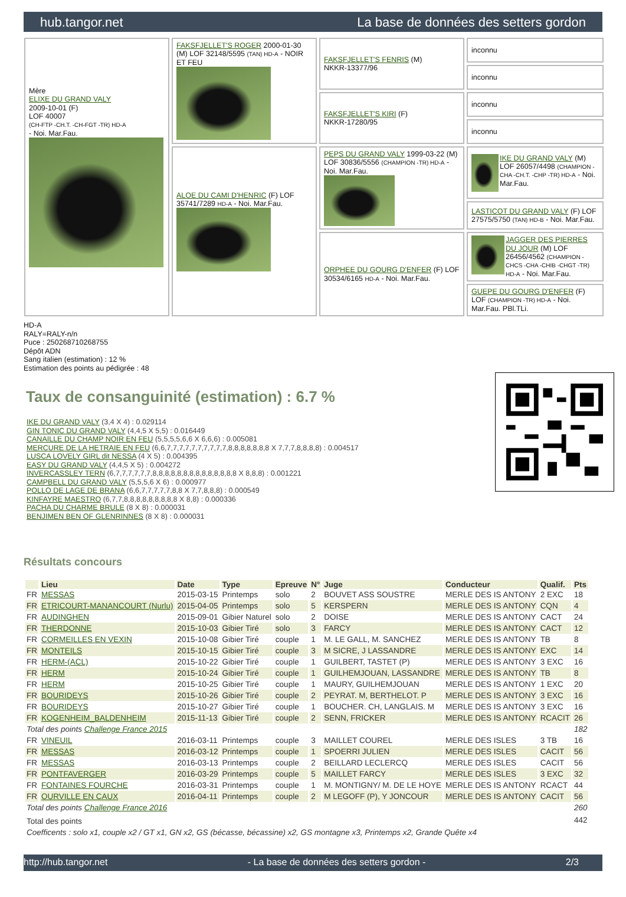hub.tangor.net La base de données des setters gordon
| Mère ELIXE DU GRAND VALY 2009-10-01 (F) LOF 40007 (CH-FTP -CH.T. -CH-FGT -TR) HD-A - Noi. Mar.Fau. | FAKSFJELLET'S ROGER 2000-01-30 (M) LOF 32148/5595 (TAN) HD-A - NOIR ET FEU | FAKSFJELLET'S FENRIS (M) NKKR-13377/96 | inconnu |
| | | | inconnu |
| | | FAKSFJELLET'S KIRI (F) NKKR-17280/95 | inconnu |
| | | | inconnu |
| | ALOE DU CAMI D'HENRIC (F) LOF 35741/7289 HD-A - Noi. Mar.Fau. | PEPS DU GRAND VALY 1999-03-22 (M) LOF 30836/5556 (CHAMPION -TR) HD-A - Noi. Mar.Fau. | IKE DU GRAND VALY (M) LOF 26057/4498 (CHAMPION -CHA -CH.T. -CHP -TR) HD-A - Noi. Mar.Fau. |
| | | | LASTICOT DU GRAND VALY (F) LOF 27575/5750 (TAN) HD-B - Noi. Mar.Fau. |
| | | ORPHEE DU GOURG D'ENFER (F) LOF 30534/6165 HD-A - Noi. Mar.Fau. | JAGGER DES PIERRES DU JOUR (M) LOF 26456/4562 (CHAMPION -CHCS -CHA -CHIB -CHGT -TR) HD-A - Noi. Mar.Fau. |
| | | | GUEPE DU GOURG D'ENFER (F) LOF (CHAMPION -TR) HD-A - Noi. Mar.Fau. PBl.TLi. |
HD-A
RALY=RALY-n/n
Puce : 250268710268755
Dépôt ADN
Sang italien (estimation) : 12 %
Estimation des points au pédigrée : 48
Taux de consanguinité (estimation) : 6.7 %
IKE DU GRAND VALY (3,4 X 4) : 0.029114
GIN TONIC DU GRAND VALY (4,4,5 X 5,5) : 0.016449
CANAILLE DU CHAMP NOIR EN FEU (5,5,5,5,6,6 X 6,6,6) : 0.005081
MERCURE DE LA HETRAIE EN FEU (6,6,7,7,7,7,7,7,7,7,7,7,8,8,8,8,8,8,8 X 7,7,7,8,8,8,8) : 0.004517
LUSCA LOVELY GIRL dit NESSA (4 X 5) : 0.004395
EASY DU GRAND VALY (4,4,5 X 5) : 0.004272
INVERCASSLEY TERN (6,7,7,7,7,7,7,8,8,8,8,8,8,8,8,8,8,8,8,8,8 X 8,8,8) : 0.001221
CAMPBELL DU GRAND VALY (5,5,5,6 X 6) : 0.000977
POLLO DE LAGE DE BRANA (6,6,7,7,7,7,7,8,8 X 7,7,8,8,8) : 0.000549
KINFAYRE MAESTRO (6,7,7,8,8,8,8,8,8,8,8,8 X 8,8) : 0.000336
PACHA DU CHARME BRULE (8 X 8) : 0.000031
BENJIMEN BEN OF GLENRINNES (8 X 8) : 0.000031
Résultats concours
| | Lieu | Date | Type | Epreuve | N° | Juge | Conducteur | Qualif. | Pts |
| --- | --- | --- | --- | --- | --- | --- | --- | --- | --- |
| FR | MESSAS | 2015-03-15 | Printemps | solo | 2 | BOUVET ASS SOUSTRE | MERLE DES IS ANTONY | 2 EXC | 18 |
| FR | ETRICOURT-MANANCOURT (Nurlu) | 2015-04-05 | Printemps | solo | 5 | KERSPERN | MERLE DES IS ANTONY | CQN | 4 |
| FR | AUDINGHEN | 2015-09-01 | Gibier Naturel | solo | 2 | DOISE | MERLE DES IS ANTONY | CACT | 24 |
| FR | THERDONNE | 2015-10-03 | Gibier Tiré | solo | 3 | FARCY | MERLE DES IS ANTONY | CACT | 12 |
| FR | CORMEILLES EN VEXIN | 2015-10-08 | Gibier Tiré | couple | 1 | M. LE GALL, M. SANCHEZ | MERLE DES IS ANTONY | TB | 8 |
| FR | MONTEILS | 2015-10-15 | Gibier Tiré | couple | 3 | M SICRE, J LASSANDRE | MERLE DES IS ANTONY | EXC | 14 |
| FR | HERM-(ACL) | 2015-10-22 | Gibier Tiré | couple | 1 | GUILBERT, TASTET (P) | MERLE DES IS ANTONY | 3 EXC | 16 |
| FR | HERM | 2015-10-24 | Gibier Tiré | couple | 1 | GUILHEMJOUAN, LASSANDRE | MERLE DES IS ANTONY | TB | 8 |
| FR | HERM | 2015-10-25 | Gibier Tiré | couple | 1 | MAURY, GUILHEMJOUAN | MERLE DES IS ANTONY | 1 EXC | 20 |
| FR | BOURIDEYS | 2015-10-26 | Gibier Tiré | couple | 2 | PEYRAT. M, BERTHELOT. P | MERLE DES IS ANTONY | 3 EXC | 16 |
| FR | BOURIDEYS | 2015-10-27 | Gibier Tiré | couple | 1 | BOUCHER. CH, LANGLAIS. M | MERLE DES IS ANTONY | 3 EXC | 16 |
| FR | KOGENHEIM_BALDENHEIM | 2015-11-13 | Gibier Tiré | couple | 2 | SENN, FRICKER | MERLE DES IS ANTONY | RCACIT | 26 |
| Total des points Challenge France 2015 | | | | | | | | | 182 |
| FR | VINEUIL | 2016-03-11 | Printemps | couple | 3 | MAILLET COUREL | MERLE DES ISLES | 3 TB | 16 |
| FR | MESSAS | 2016-03-12 | Printemps | couple | 1 | SPOERRI JULIEN | MERLE DES ISLES | CACIT | 56 |
| FR | MESSAS | 2016-03-13 | Printemps | couple | 2 | BEILLARD LECLERCQ | MERLE DES ISLES | CACIT | 56 |
| FR | PONTFAVERGER | 2016-03-29 | Printemps | couple | 5 | MAILLET FARCY | MERLE DES ISLES | 3 EXC | 32 |
| FR | FONTAINES FOURCHE | 2016-03-31 | Printemps | couple | 1 | M. MONTIGNY/ M. DE LE HOYE | MERLE DES IS ANTONY | RCACT | 44 |
| FR | OURVILLE EN CAUX | 2016-04-11 | Printemps | couple | 2 | M LEGOFF (P), Y JONCOUR | MERLE DES IS ANTONY | CACIT | 56 |
| Total des points Challenge France 2016 | | | | | | | | | 260 |
| Total des points | | | | | | | | | 442 |
| Coefficents : solo x1, couple x2 / GT x1, GN x2, GS (bécasse, bécassine) x2, GS montagne x3, Printemps x2, Grande Quête x4 | | | | | | | | | |
http://hub.tangor.net - La base de données des setters gordon - 2/3